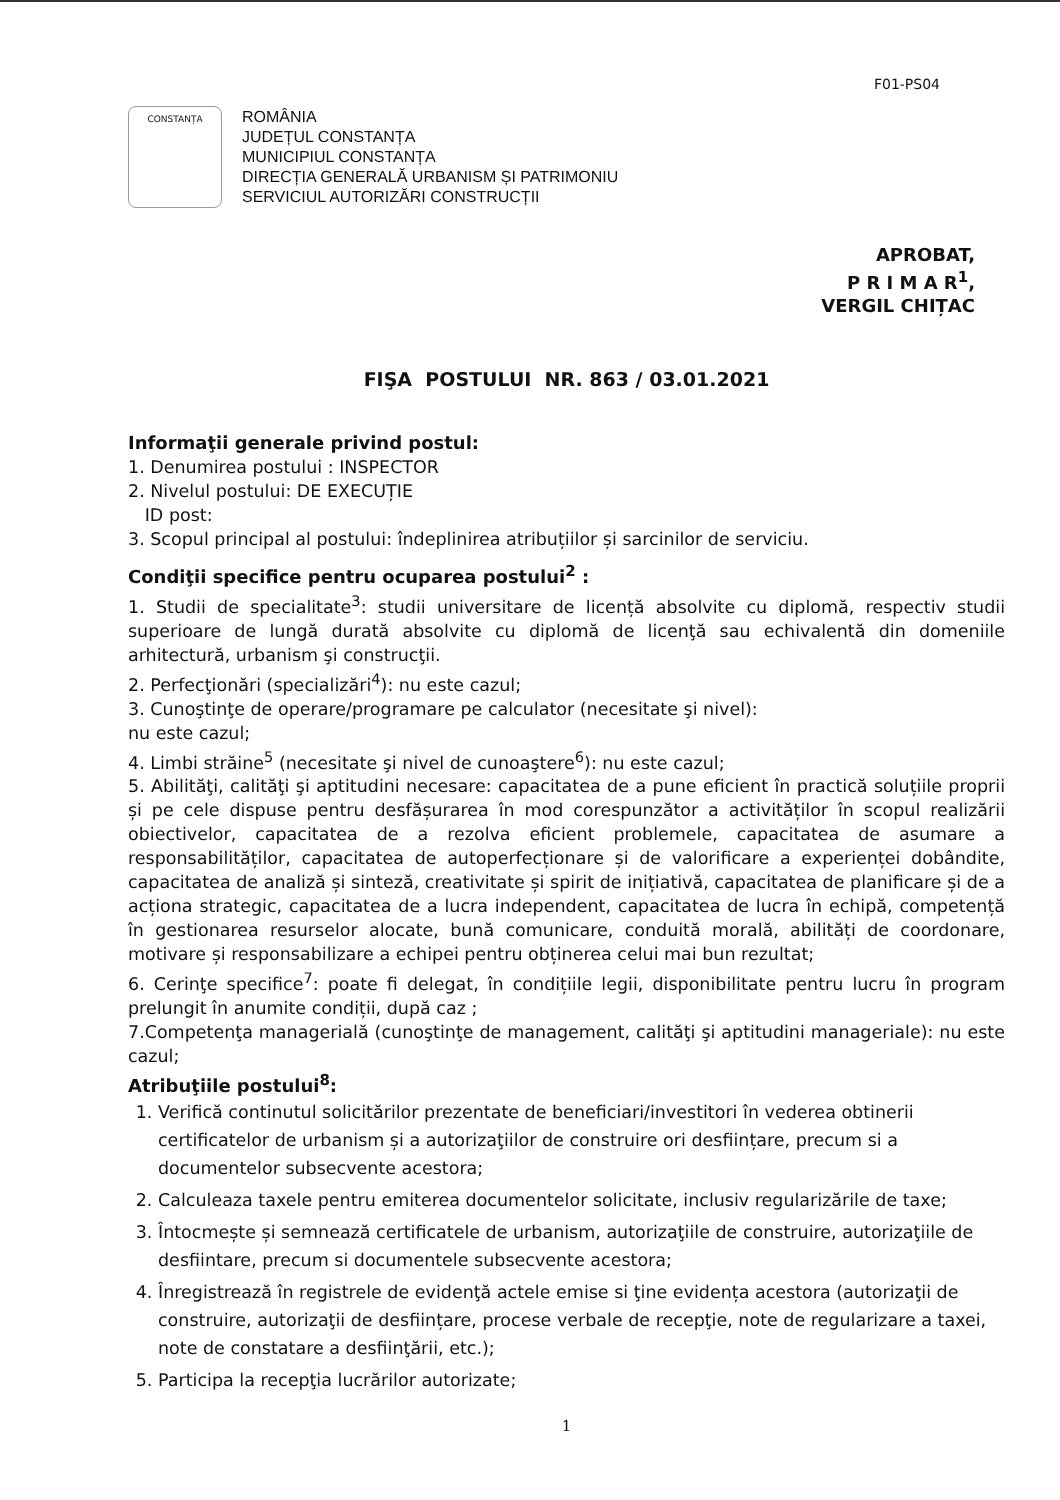F01-PS04
CONSTANȚA
ROMÂNIA
JUDEȚUL CONSTANȚA
MUNICIPIUL CONSTANȚA
DIRECȚIA GENERALĂ URBANISM ȘI PATRIMONIU
SERVICIUL AUTORIZĂRI CONSTRUCȚII
APROBAT,
P R I M A R<sup>1</sup>,
VERGIL CHIȚAC
FIŞA POSTULUI NR. 863 / 03.01.2021
Informaţii generale privind postul:
1. Denumirea postului : INSPECTOR
2. Nivelul postului: DE EXECUȚIE
ID post:
3. Scopul principal al postului: îndeplinirea atribuțiilor și sarcinilor de serviciu.
Condiţii specifice pentru ocuparea postului<sup>2</sup> :
1. Studii de specialitate<sup>3</sup>: studii universitare de licență absolvite cu diplomă, respectiv studii superioare de lungă durată absolvite cu diplomă de licenţă sau echivalentă din domeniile arhitectură, urbanism şi construcţii.
2. Perfecţionări (specializări<sup>4</sup>): nu este cazul;
3. Cunoştinţe de operare/programare pe calculator (necesitate şi nivel):
nu este cazul;
4. Limbi străine<sup>5</sup> (necesitate şi nivel de cunoaştere<sup>6</sup>): nu este cazul;
5. Abilităţi, calităţi şi aptitudini necesare: capacitatea de a pune eficient în practică soluțiile proprii și pe cele dispuse pentru desfășurarea în mod corespunzător a activităților în scopul realizării obiectivelor, capacitatea de a rezolva eficient problemele, capacitatea de asumare a responsabilităților, capacitatea de autoperfecționare și de valorificare a experienței dobândite, capacitatea de analiză și sinteză, creativitate și spirit de inițiativă, capacitatea de planificare și de a acționa strategic, capacitatea de a lucra independent, capacitatea de lucra în echipă, competență în gestionarea resurselor alocate, bună comunicare, conduită morală, abilități de coordonare, motivare și responsabilizare a echipei pentru obținerea celui mai bun rezultat;
6. Cerinţe specifice<sup>7</sup>: poate fi delegat, în condițiile legii, disponibilitate pentru lucru în program prelungit în anumite condiții, după caz ;
7.Competenţa managerială (cunoştinţe de management, calităţi şi aptitudini manageriale): nu este cazul;
Atribuţiile postului<sup>8</sup>:
1. Verifică continutul solicitărilor prezentate de beneficiari/investitori în vederea obtinerii certificatelor de urbanism și a autorizaţiilor de construire ori desființare, precum si a documentelor subsecvente acestora;
2. Calculeaza taxele pentru emiterea documentelor solicitate, inclusiv regularizările de taxe;
3. Întocmește și semnează certificatele de urbanism, autorizaţiile de construire, autorizaţiile de desfiintare, precum si documentele subsecvente acestora;
4. Înregistrează în registrele de evidenţă actele emise si ţine evidența acestora (autorizaţii de construire, autorizaţii de desființare, procese verbale de recepţie, note de regularizare a taxei, note de constatare a desfiinţării, etc.);
5. Participa la recepţia lucrărilor autorizate;
1